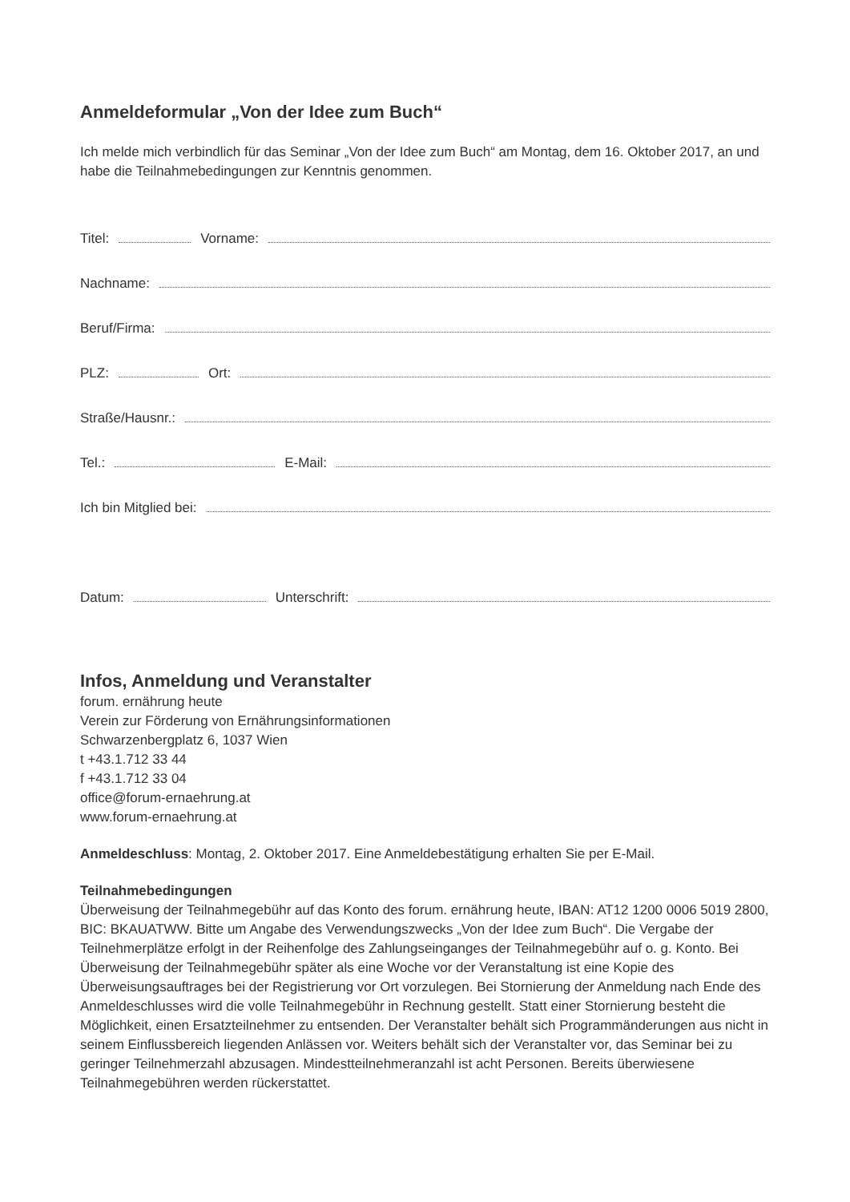Anmeldeformular „Von der Idee zum Buch“
Ich melde mich verbindlich für das Seminar „Von der Idee zum Buch“ am Montag, dem 16. Oktober 2017, an und habe die Teilnahmebedingungen zur Kenntnis genommen.
Titel: Vorname:
Nachname:
Beruf/Firma:
PLZ: Ort:
Straße/Hausnr.:
Tel.: E-Mail:
Ich bin Mitglied bei:
Datum: Unterschrift:
Infos, Anmeldung und Veranstalter
forum. ernährung heute
Verein zur Förderung von Ernährungsinformationen
Schwarzenbergplatz 6, 1037 Wien
t +43.1.712 33 44
f +43.1.712 33 04
office@forum-ernaehrung.at
www.forum-ernaehrung.at
Anmeldeschluss: Montag, 2. Oktober 2017. Eine Anmeldebestätigung erhalten Sie per E-Mail.
Teilnahmebedingungen
Überweisung der Teilnahmegebühr auf das Konto des forum. ernährung heute, IBAN: AT12 1200 0006 5019 2800, BIC: BKAUATWW. Bitte um Angabe des Verwendungszwecks „Von der Idee zum Buch“. Die Vergabe der Teilnehmerplätze erfolgt in der Reihenfolge des Zahlungseinganges der Teilnahmegebühr auf o. g. Konto. Bei Überweisung der Teilnahmegebühr später als eine Woche vor der Veranstaltung ist eine Kopie des Überweisungsauftrages bei der Registrierung vor Ort vorzulegen. Bei Stornierung der Anmeldung nach Ende des Anmeldeschlusses wird die volle Teilnahmegebühr in Rechnung gestellt. Statt einer Stornierung besteht die Möglichkeit, einen Ersatzteilnehmer zu entsenden. Der Veranstalter behält sich Programmänderungen aus nicht in seinem Einflussbereich liegenden Anlässen vor. Weiters behält sich der Veranstalter vor, das Seminar bei zu geringer Teilnehmerzahl abzusagen. Mindestteilnehmeranzahl ist acht Personen. Bereits überwiesene Teilnahmegebühren werden rückerstattet.